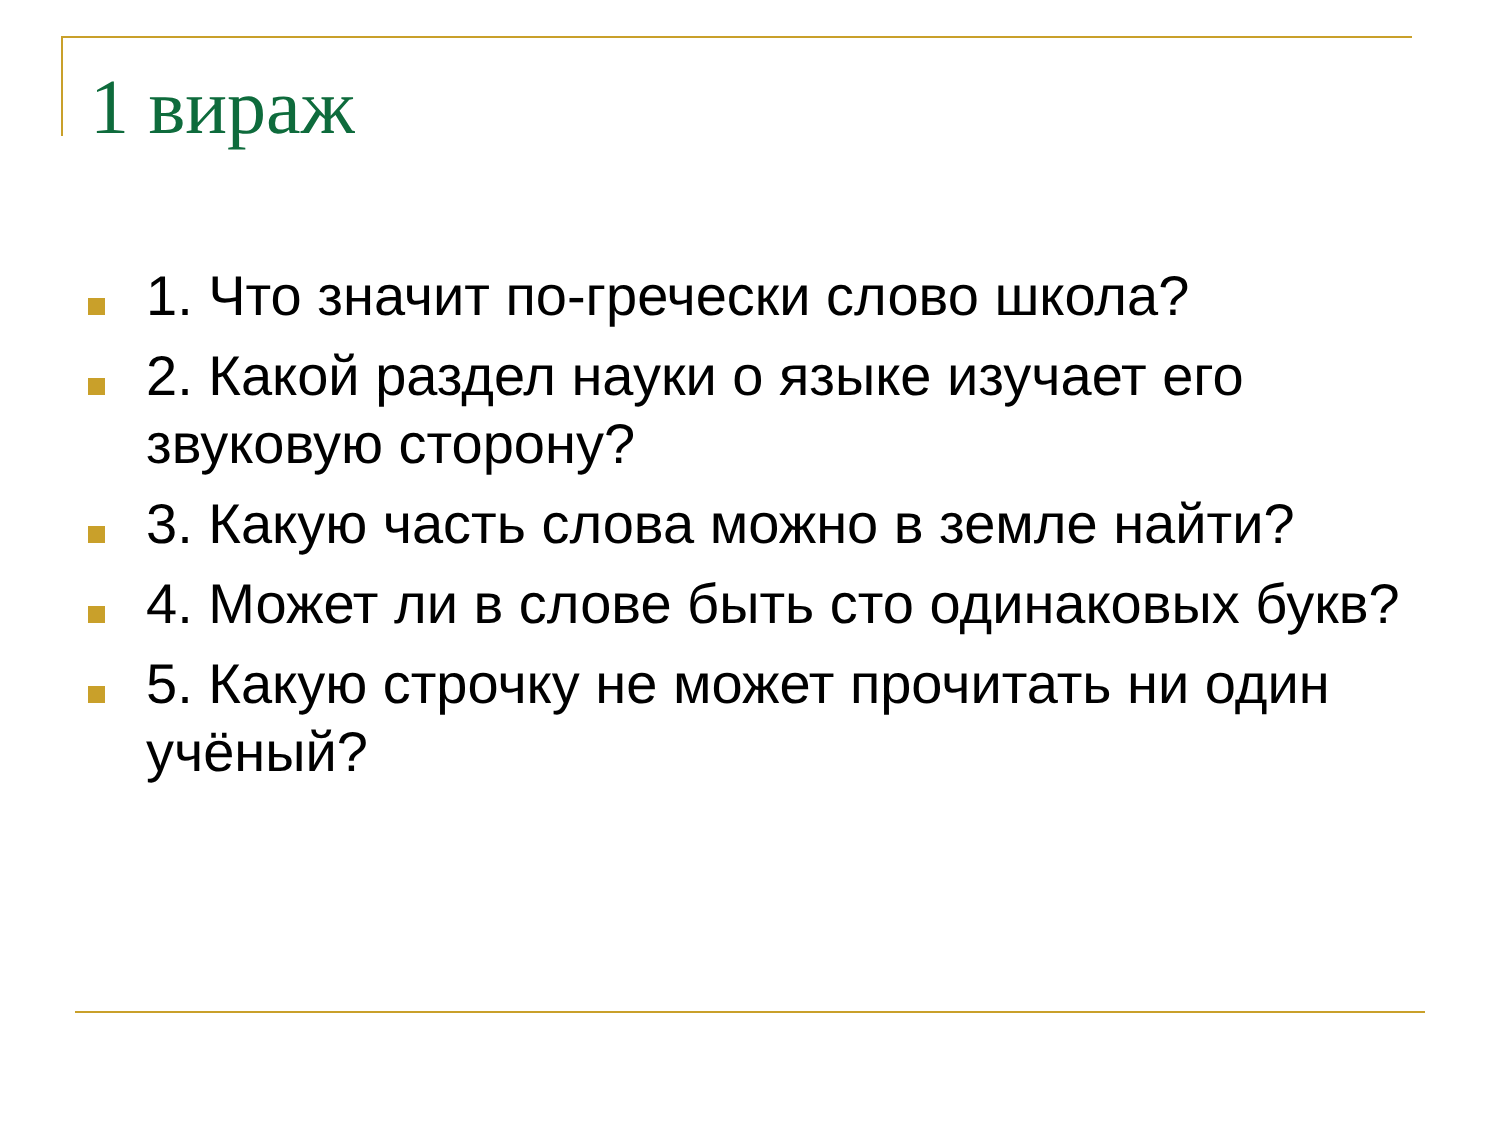1 вираж
1. Что значит по-гречески слово школа?
2. Какой раздел науки о языке изучает его звуковую сторону?
3. Какую часть слова можно в земле найти?
4. Может ли в слове быть сто одинаковых букв?
5. Какую строчку не может прочитать ни один учёный?